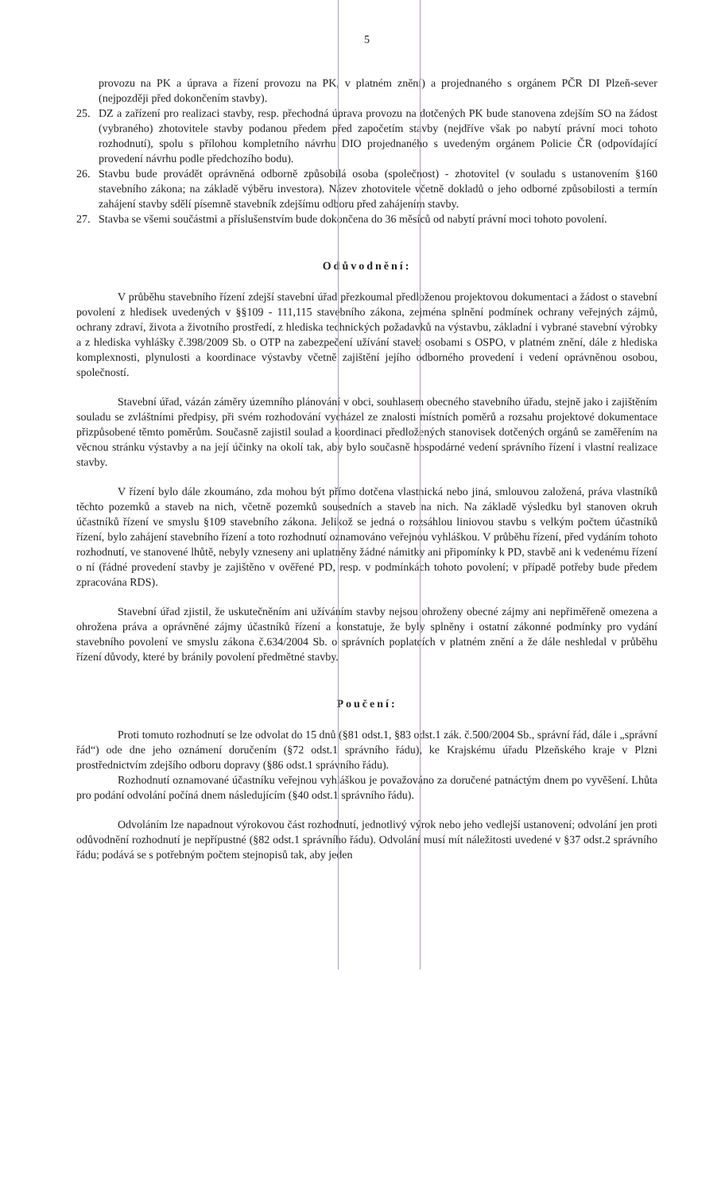5
provozu na PK a úprava a řízení provozu na PK, v platném znění) a projednaného s orgánem PČR DI Plzeň-sever (nejpozději před dokončením stavby).
25. DZ a zařízení pro realizaci stavby, resp. přechodná úprava provozu na dotčených PK bude stanovena zdejším SO na žádost (vybraného) zhotovitele stavby podanou předem před započetím stavby (nejdříve však po nabytí právní moci tohoto rozhodnutí), spolu s přílohou kompletního návrhu DIO projednaného s uvedeným orgánem Policie ČR (odpovídající provedení návrhu podle předchozího bodu).
26. Stavbu bude provádět oprávněná odborně způsobilá osoba (společnost) - zhotovitel (v souladu s ustanovením §160 stavebního zákona; na základě výběru investora). Název zhotovitele včetně dokladů o jeho odborné způsobilosti a termín zahájení stavby sdělí písemně stavebník zdejšímu odboru před zahájením stavby.
27. Stavba se všemi součástmi a příslušenstvím bude dokončena do 36 měsíců od nabytí právní moci tohoto povolení.
Odůvodnění:
V průběhu stavebního řízení zdejší stavební úřad přezkoumal předloženou projektovou dokumentaci a žádost o stavební povolení z hledisek uvedených v §§109 - 111,115 stavebního zákona, zejména splnění podmínek ochrany veřejných zájmů, ochrany zdraví, života a životního prostředí, z hlediska technických požadavků na výstavbu, základní i vybrané stavební výrobky a z hlediska vyhlášky č.398/2009 Sb. o OTP na zabezpečení užívání staveb osobami s OSPO, v platném znění, dále z hlediska komplexnosti, plynulosti a koordinace výstavby včetně zajištění jejího odborného provedení i vedení oprávněnou osobou, společností.
Stavební úřad, vázán záměry územního plánování v obci, souhlasem obecného stavebního úřadu, stejně jako i zajištěním souladu se zvláštními předpisy, při svém rozhodování vycházel ze znalosti místních poměrů a rozsahu projektové dokumentace přizpůsobené těmto poměrům. Současně zajistil soulad a koordinaci předložených stanovisek dotčených orgánů se zaměřením na věcnou stránku výstavby a na její účinky na okolí tak, aby bylo současně hospodárné vedení správního řízení i vlastní realizace stavby.
V řízení bylo dále zkoumáno, zda mohou být přímo dotčena vlastnická nebo jiná, smlouvou založená, práva vlastníků těchto pozemků a staveb na nich, včetně pozemků sousedních a staveb na nich. Na základě výsledku byl stanoven okruh účastníků řízení ve smyslu §109 stavebního zákona. Jelikož se jedná o rozsáhlou liniovou stavbu s velkým počtem účastníků řízení, bylo zahájení stavebního řízení a toto rozhodnutí oznamováno veřejnou vyhláškou. V průběhu řízení, před vydáním tohoto rozhodnutí, ve stanovené lhůtě, nebyly vzneseny ani uplatněny žádné námitky ani připomínky k PD, stavbě ani k vedenému řízení o ní (řádné provedení stavby je zajištěno v ověřené PD, resp. v podmínkách tohoto povolení; v případě potřeby bude předem zpracována RDS).
Stavební úřad zjistil, že uskutečněním ani užíváním stavby nejsou ohroženy obecné zájmy ani nepřiměřeně omezena a ohrožena práva a oprávněné zájmy účastníků řízení a konstatuje, že byly splněny i ostatní zákonné podmínky pro vydání stavebního povolení ve smyslu zákona č.634/2004 Sb. o správních poplatcích v platném znění a že dále neshledal v průběhu řízení důvody, které by bránily povolení předmětné stavby.
Poučení:
Proti tomuto rozhodnutí se lze odvolat do 15 dnů (§81 odst.1, §83 odst.1 zák. č.500/2004 Sb., správní řád, dále i „správní řád“) ode dne jeho oznámení doručením (§72 odst.1 správního řádu), ke Krajskému úřadu Plzeňského kraje v Plzni prostřednictvím zdejšího odboru dopravy (§86 odst.1 správního řádu).
Rozhodnutí oznamované účastníku veřejnou vyhláškou je považováno za doručené patnáctým dnem po vyvěšení. Lhůta pro podání odvolání počíná dnem následujícím (§40 odst.1 správního řádu).
Odvoláním lze napadnout výrokovou část rozhodnutí, jednotlivý výrok nebo jeho vedlejší ustanovení; odvolání jen proti odůvodnění rozhodnutí je nepřípustné (§82 odst.1 správního řádu). Odvolání musí mít náležitosti uvedené v §37 odst.2 správního řádu; podává se s potřebným počtem stejnopisů tak, aby jeden